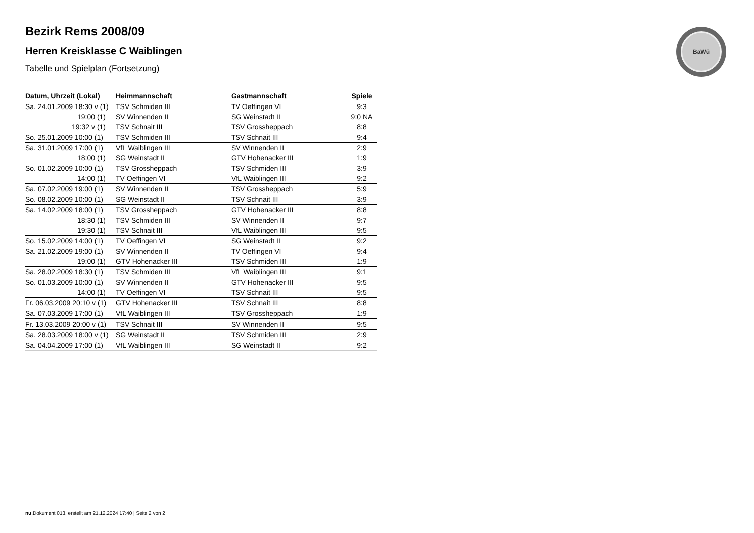BaWü
Bezirk Rems 2008/09
Herren Kreisklasse C Waiblingen
Tabelle und Spielplan (Fortsetzung)
| Datum, Uhrzeit (Lokal) | Heimmannschaft | Gastmannschaft | Spiele |
| --- | --- | --- | --- |
| Sa. 24.01.2009 18:30 v (1) | TSV Schmiden III | TV Oeffingen VI | 9:3 |
| 19:00 (1) | SV Winnenden II | SG Weinstadt II | 9:0 NA |
| 19:32 v (1) | TSV Schnait III | TSV Grossheppach | 8:8 |
| So. 25.01.2009 10:00 (1) | TSV Schmiden III | TSV Schnait III | 9:4 |
| Sa. 31.01.2009 17:00 (1) | VfL Waiblingen III | SV Winnenden II | 2:9 |
| 18:00 (1) | SG Weinstadt II | GTV Hohenacker III | 1:9 |
| So. 01.02.2009 10:00 (1) | TSV Grossheppach | TSV Schmiden III | 3:9 |
| 14:00 (1) | TV Oeffingen VI | VfL Waiblingen III | 9:2 |
| Sa. 07.02.2009 19:00 (1) | SV Winnenden II | TSV Grossheppach | 5:9 |
| So. 08.02.2009 10:00 (1) | SG Weinstadt II | TSV Schnait III | 3:9 |
| Sa. 14.02.2009 18:00 (1) | TSV Grossheppach | GTV Hohenacker III | 8:8 |
| 18:30 (1) | TSV Schmiden III | SV Winnenden II | 9:7 |
| 19:30 (1) | TSV Schnait III | VfL Waiblingen III | 9:5 |
| So. 15.02.2009 14:00 (1) | TV Oeffingen VI | SG Weinstadt II | 9:2 |
| Sa. 21.02.2009 19:00 (1) | SV Winnenden II | TV Oeffingen VI | 9:4 |
| 19:00 (1) | GTV Hohenacker III | TSV Schmiden III | 1:9 |
| Sa. 28.02.2009 18:30 (1) | TSV Schmiden III | VfL Waiblingen III | 9:1 |
| So. 01.03.2009 10:00 (1) | SV Winnenden II | GTV Hohenacker III | 9:5 |
| 14:00 (1) | TV Oeffingen VI | TSV Schnait III | 9:5 |
| Fr. 06.03.2009 20:10 v (1) | GTV Hohenacker III | TSV Schnait III | 8:8 |
| Sa. 07.03.2009 17:00 (1) | VfL Waiblingen III | TSV Grossheppach | 1:9 |
| Fr. 13.03.2009 20:00 v (1) | TSV Schnait III | SV Winnenden II | 9:5 |
| Sa. 28.03.2009 18:00 v (1) | SG Weinstadt II | TSV Schmiden III | 2:9 |
| Sa. 04.04.2009 17:00 (1) | VfL Waiblingen III | SG Weinstadt II | 9:2 |
nu.Dokument 013, erstellt am 21.12.2024 17:40 | Seite 2 von 2